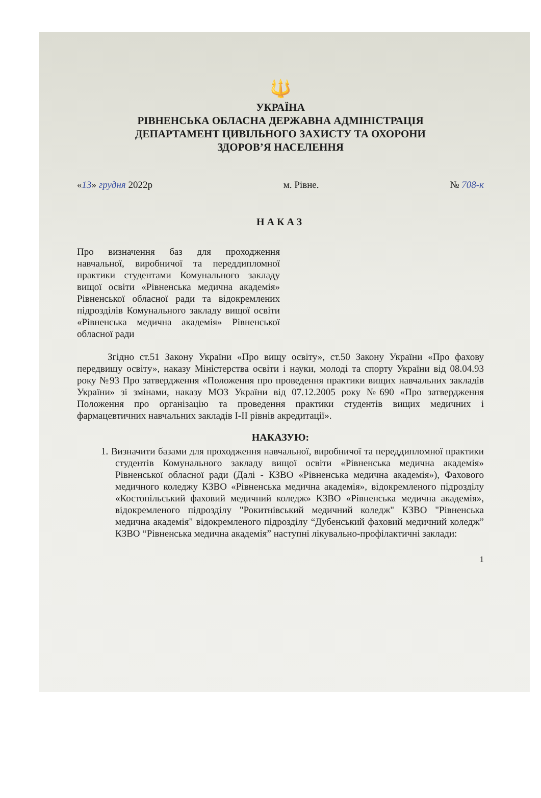🔱
УКРАЇНА
РІВНЕНСЬКА ОБЛАСНА ДЕРЖАВНА АДМІНІСТРАЦІЯ
ДЕПАРТАМЕНТ ЦИВІЛЬНОГО ЗАХИСТУ ТА ОХОРОНИ
ЗДОРОВ’Я НАСЕЛЕННЯ
«13» грудня 2022р м. Рівне. № 708-к
НАКАЗ
Про визначення баз для проходження навчальної, виробничої та переддипломної практики студентами Комунального закладу вищої освіти «Рівненська медична академія» Рівненської обласної ради та відокремлених підрозділів Комунального закладу вищої освіти «Рівненська медична академія» Рівненської обласної ради
Згідно ст.51 Закону України «Про вищу освіту», ст.50 Закону України «Про фахову передвищу освіту», наказу Міністерства освіти і науки, молоді та спорту України від 08.04.93 року №93 Про затвердження «Положення про проведення практики вищих навчальних закладів України» зі змінами, наказу МОЗ України від 07.12.2005 року №690 «Про затвердження Положення про організацію та проведення практики студентів вищих медичних і фармацевтичних навчальних закладів І-ІІ рівнів акредитації».
НАКАЗУЮ:
1. Визначити базами для проходження навчальної, виробничої та переддипломної практики студентів Комунального закладу вищої освіти «Рівненська медична академія» Рівненської обласної ради (Далі - КЗВО «Рівненська медична академія»), Фахового медичного коледжу КЗВО «Рівненська медична академія», відокремленого підрозділу «Костопільський фаховий медичний коледж» КЗВО «Рівненська медична академія», відокремленого підрозділу "Рокитнівський медичний коледж" КЗВО "Рівненська медична академія" відокремленого підрозділу “Дубенський фаховий медичний коледж” КЗВО “Рівненська медична академія” наступні лікувально-профілактичні заклади:
1